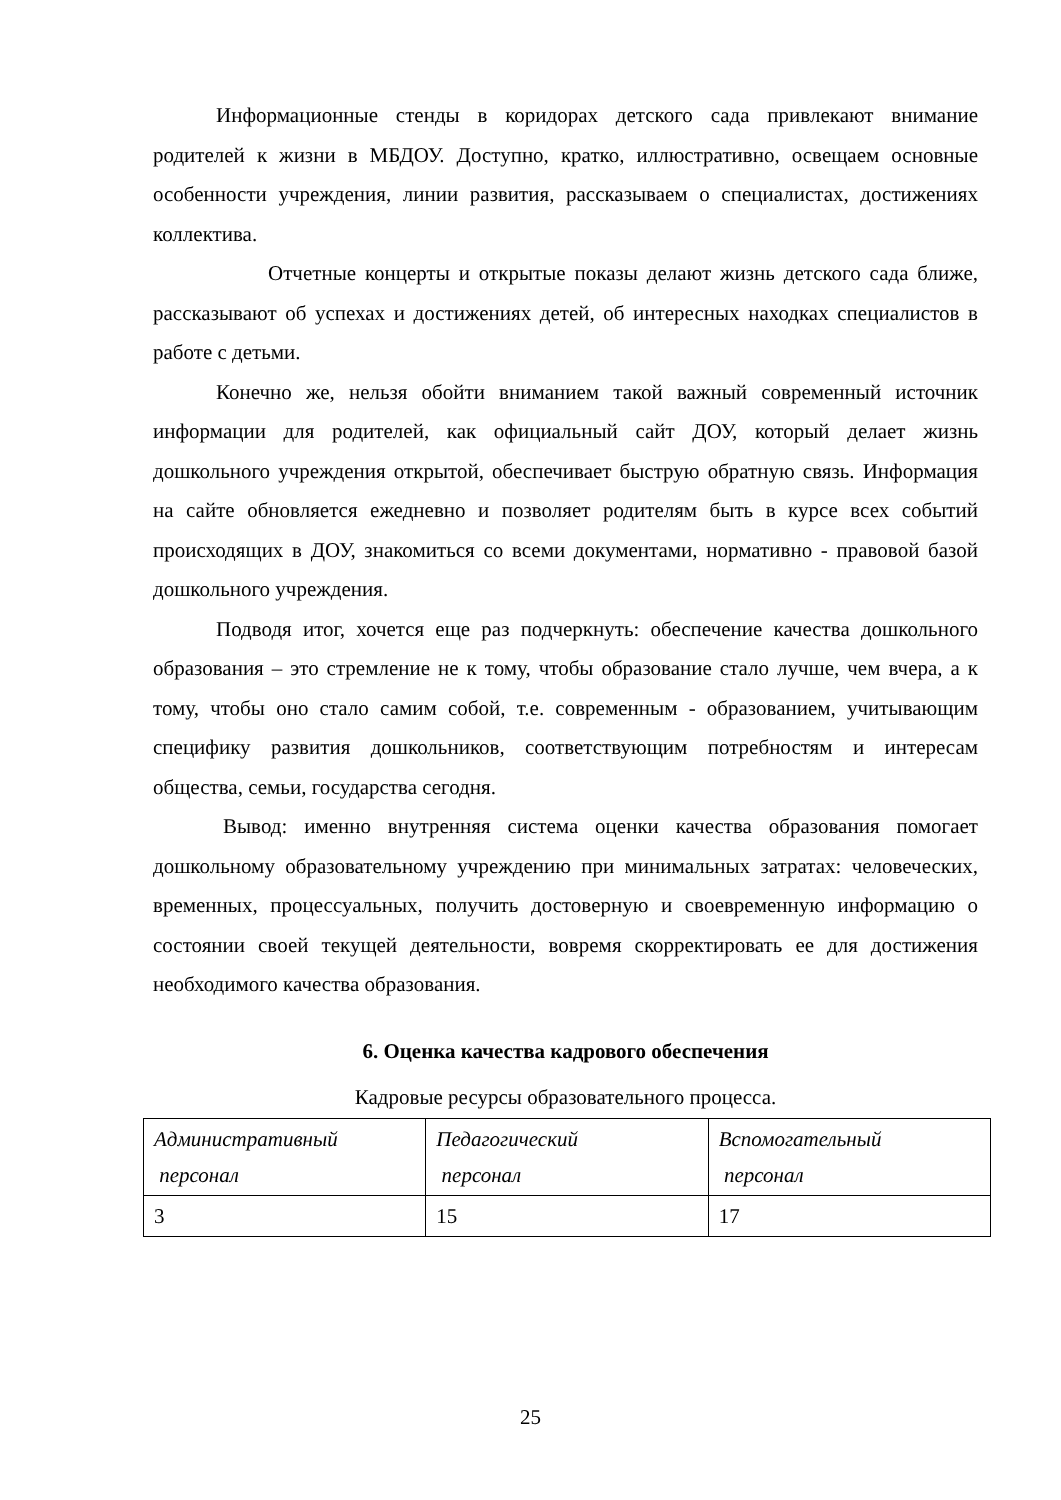Информационные стенды в коридорах детского сада привлекают внимание родителей к жизни в МБДОУ. Доступно, кратко, иллюстративно, освещаем основные особенности учреждения, линии развития, рассказываем о специалистах, достижениях коллектива.
Отчетные концерты и открытые показы делают жизнь детского сада ближе, рассказывают об успехах и достижениях детей, об интересных находках специалистов в работе с детьми.
Конечно же, нельзя обойти вниманием такой важный современный источник информации для родителей, как официальный сайт ДОУ, который делает жизнь дошкольного учреждения открытой, обеспечивает быструю обратную связь. Информация на сайте обновляется ежедневно и позволяет родителям быть в курсе всех событий происходящих в ДОУ, знакомиться со всеми документами, нормативно - правовой базой дошкольного учреждения.
Подводя итог, хочется еще раз подчеркнуть: обеспечение качества дошкольного образования – это стремление не к тому, чтобы образование стало лучше, чем вчера, а к тому, чтобы оно стало самим собой, т.е. современным - образованием, учитывающим специфику развития дошкольников, соответствующим потребностям и интересам общества, семьи, государства сегодня.
Вывод: именно внутренняя система оценки качества образования помогает дошкольному образовательному учреждению при минимальных затратах: человеческих, временных, процессуальных, получить достоверную и своевременную информацию о состоянии своей текущей деятельности, вовремя скорректировать ее для достижения необходимого качества образования.
6. Оценка качества кадрового обеспечения
Кадровые ресурсы образовательного процесса.
| Административный персонал | Педагогический персонал | Вспомогательный персонал |
| 3 | 15 | 17 |
25